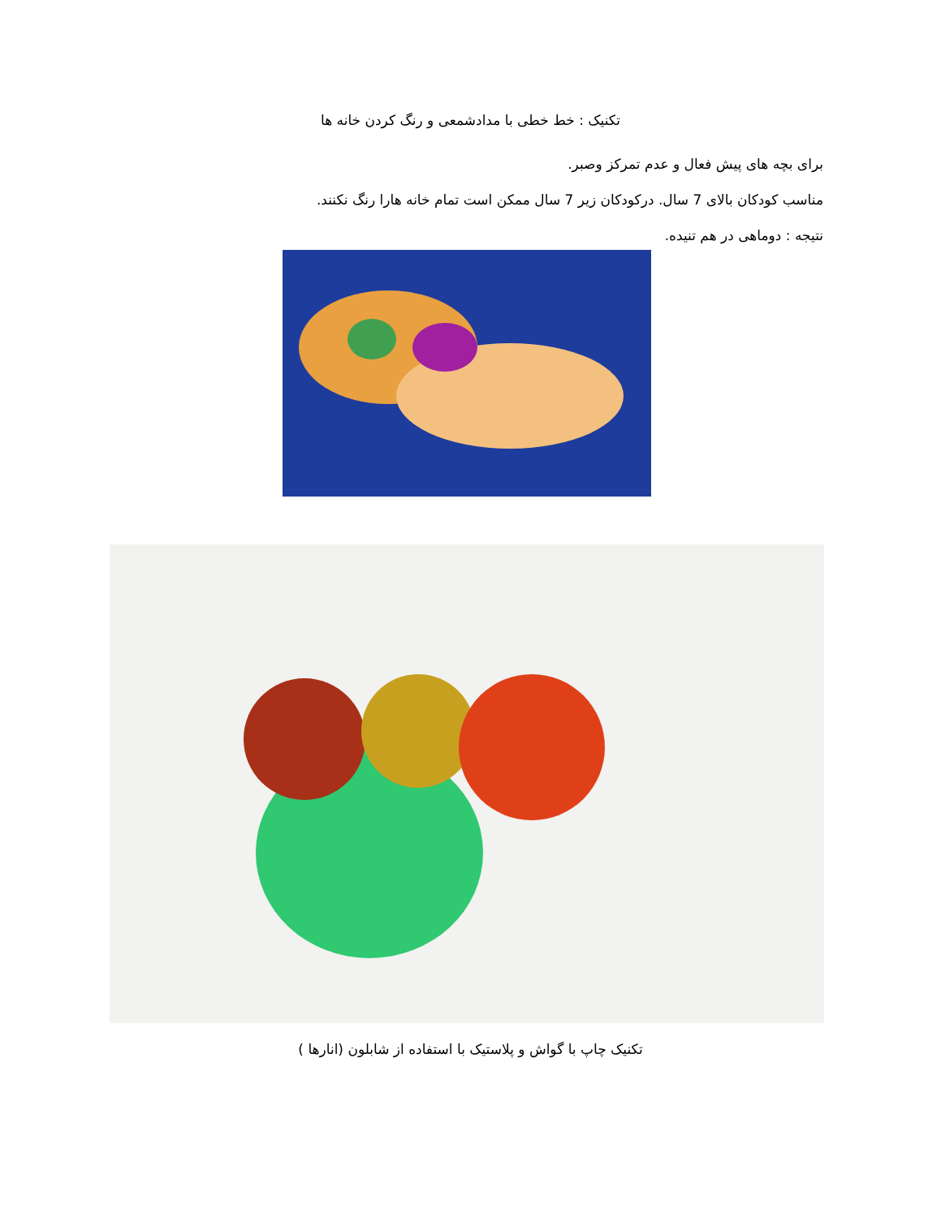تکنیک : خط خطی با مدادشمعی و رنگ کردن خانه ها
برای بچه های پیش فعال و عدم تمرکز وصبر.
مناسب کودکان بالای 7 سال. درکودکان زیر 7 سال ممکن است تمام خانه هارا رنگ نکنند.
نتیجه : دوماهی در هم تنیده.
تکنیک چاپ با گواش و پلاستیک با استفاده از شابلون (انارها )